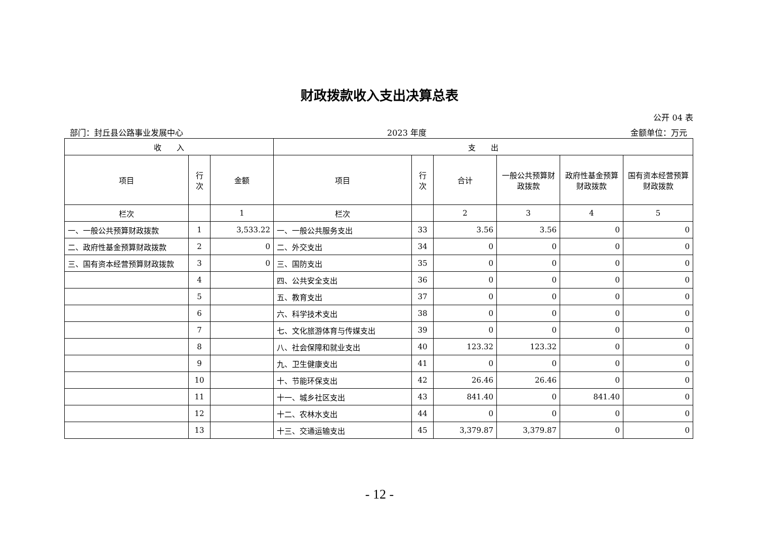财政拨款收入支出决算总表
公开 04 表
部门：封丘县公路事业发展中心 2023 年度 金额单位：万元
| 收 入 | | | 支 出 | | | | | |
| --- | --- | --- | --- | --- | --- | --- | --- | --- |
| 项目 | 行 次 | 金额 | 项目 | 行 次 | 合计 | 一般公共预算财政拨款 | 政府性基金预算财政拨款 | 国有资本经营预算财政拨款 |
| 栏次 | | 1 | 栏次 | | 2 | 3 | 4 | 5 |
| 一、一般公共预算财政拨款 | 1 | 3,533.22 | 一、一般公共服务支出 | 33 | 3.56 | 3.56 | 0 | 0 |
| 二、政府性基金预算财政拨款 | 2 | 0 | 二、外交支出 | 34 | 0 | 0 | 0 | 0 |
| 三、国有资本经营预算财政拨款 | 3 | 0 | 三、国防支出 | 35 | 0 | 0 | 0 | 0 |
| | 4 | | 四、公共安全支出 | 36 | 0 | 0 | 0 | 0 |
| | 5 | | 五、教育支出 | 37 | 0 | 0 | 0 | 0 |
| | 6 | | 六、科学技术支出 | 38 | 0 | 0 | 0 | 0 |
| | 7 | | 七、文化旅游体育与传媒支出 | 39 | 0 | 0 | 0 | 0 |
| | 8 | | 八、社会保障和就业支出 | 40 | 123.32 | 123.32 | 0 | 0 |
| | 9 | | 九、卫生健康支出 | 41 | 0 | 0 | 0 | 0 |
| | 10 | | 十、节能环保支出 | 42 | 26.46 | 26.46 | 0 | 0 |
| | 11 | | 十一、城乡社区支出 | 43 | 841.40 | 0 | 841.40 | 0 |
| | 12 | | 十二、农林水支出 | 44 | 0 | 0 | 0 | 0 |
| | 13 | | 十三、交通运输支出 | 45 | 3,379.87 | 3,379.87 | 0 | 0 |
- 12 -